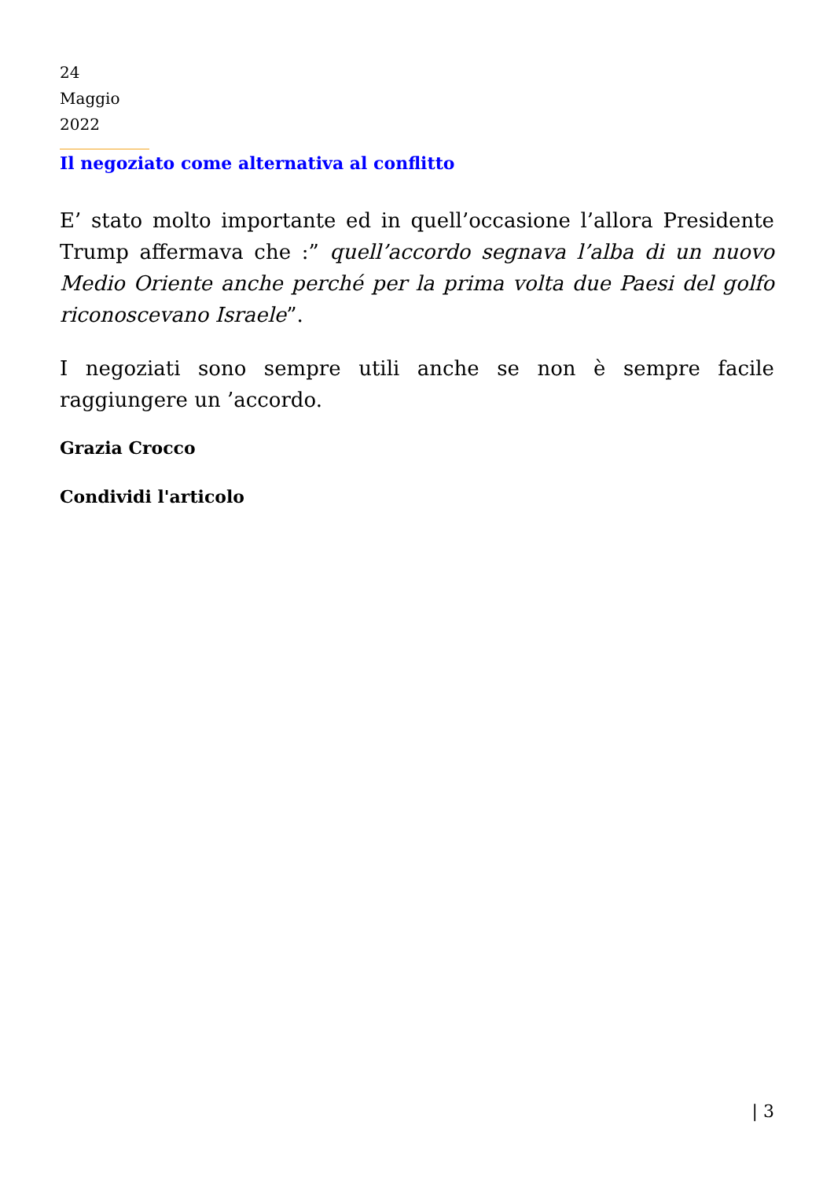24
Maggio
2022
Il negoziato come alternativa al conflitto
E’ stato molto importante ed in quell’occasione l’allora Presidente Trump affermava che :” quell’accordo segnava l’alba di un nuovo Medio Oriente anche perché per la prima volta due Paesi del golfo riconoscevano Israele”.
I negoziati sono sempre utili anche se non è sempre facile raggiungere un ’accordo.
Grazia Crocco
Condividi l'articolo
| 3